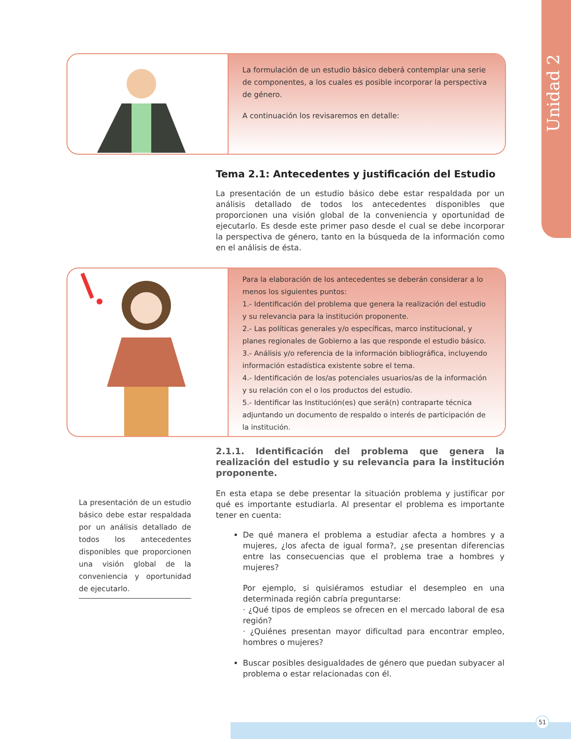Unidad 2
La formulación de un estudio básico deberá contemplar una serie de componentes, a los cuales es posible incorporar la perspectiva de género.
A continuación los revisaremos en detalle:
Tema 2.1: Antecedentes y justificación del Estudio
La presentación de un estudio básico debe estar respaldada por un análisis detallado de todos los antecedentes disponibles que proporcionen una visión global de la conveniencia y oportunidad de ejecutarlo. Es desde este primer paso desde el cual se debe incorporar la perspectiva de género, tanto en la búsqueda de la información como en el análisis de ésta.
Para la elaboración de los antecedentes se deberán considerar a lo menos los siguientes puntos:
1.- Identificación del problema que genera la realización del estudio y su relevancia para la institución proponente.
2.- Las políticas generales y/o específicas, marco institucional, y planes regionales de Gobierno a las que responde el estudio básico.
3.- Análisis y/o referencia de la información bibliográfica, incluyendo información estadística existente sobre el tema.
4.- Identificación de los/as potenciales usuarios/as de la información y su relación con el o los productos del estudio.
5.- Identificar las Institución(es) que será(n) contraparte técnica adjuntando un documento de respaldo o interés de participación de la institución.
2.1.1. Identificación del problema que genera la realización del estudio y su relevancia para la institución proponente.
En esta etapa se debe presentar la situación problema y justificar por qué es importante estudiarla. Al presentar el problema es importante tener en cuenta:
De qué manera el problema a estudiar afecta a hombres y a mujeres, ¿los afecta de igual forma?, ¿se presentan diferencias entre las consecuencias que el problema trae a hombres y mujeres?
Por ejemplo, si quisiéramos estudiar el desempleo en una determinada región cabría preguntarse:
· ¿Qué tipos de empleos se ofrecen en el mercado laboral de esa región?
· ¿Quiénes presentan mayor dificultad para encontrar empleo, hombres o mujeres?
Buscar posibles desigualdades de género que puedan subyacer al problema o estar relacionadas con él.
La presentación de un estudio básico debe estar respaldada por un análisis detallado de todos los antecedentes disponibles que proporcionen una visión global de la conveniencia y oportunidad de ejecutarlo.
51